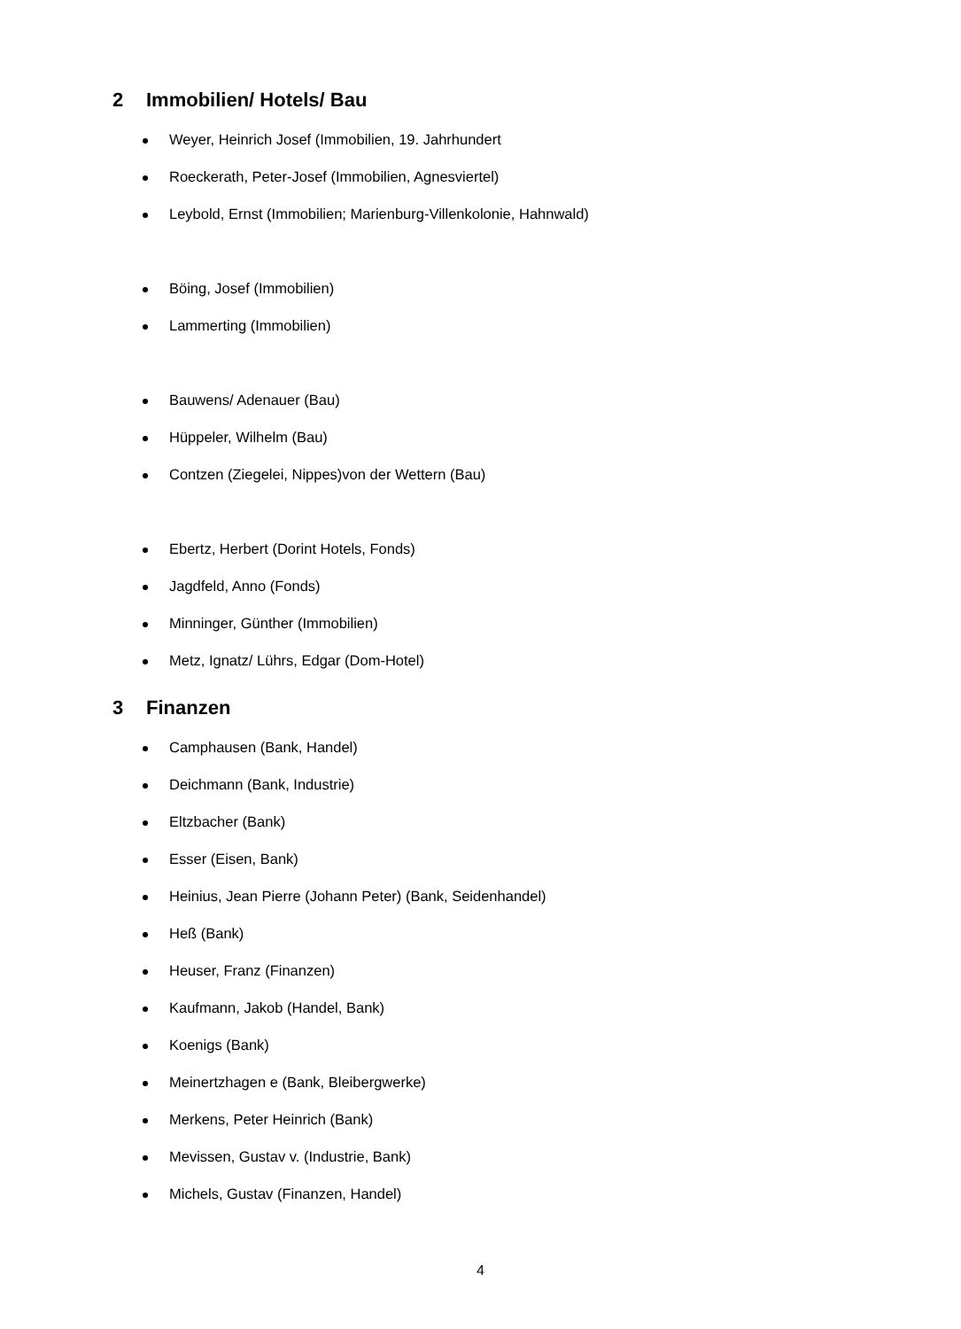2 Immobilien/ Hotels/ Bau
Weyer, Heinrich Josef (Immobilien, 19. Jahrhundert
Roeckerath, Peter-Josef (Immobilien, Agnesviertel)
Leybold, Ernst (Immobilien; Marienburg-Villenkolonie, Hahnwald)
Böing, Josef (Immobilien)
Lammerting (Immobilien)
Bauwens/ Adenauer (Bau)
Hüppeler, Wilhelm (Bau)
Contzen (Ziegelei, Nippes)von der Wettern (Bau)
Ebertz, Herbert (Dorint Hotels, Fonds)
Jagdfeld, Anno (Fonds)
Minninger, Günther (Immobilien)
Metz, Ignatz/ Lührs, Edgar (Dom-Hotel)
3 Finanzen
Camphausen (Bank, Handel)
Deichmann (Bank, Industrie)
Eltzbacher (Bank)
Esser (Eisen, Bank)
Heinius, Jean Pierre (Johann Peter) (Bank, Seidenhandel)
Heß (Bank)
Heuser, Franz (Finanzen)
Kaufmann, Jakob (Handel, Bank)
Koenigs (Bank)
Meinertzhagen e (Bank, Bleibergwerke)
Merkens, Peter Heinrich (Bank)
Mevissen, Gustav v. (Industrie, Bank)
Michels, Gustav (Finanzen, Handel)
4